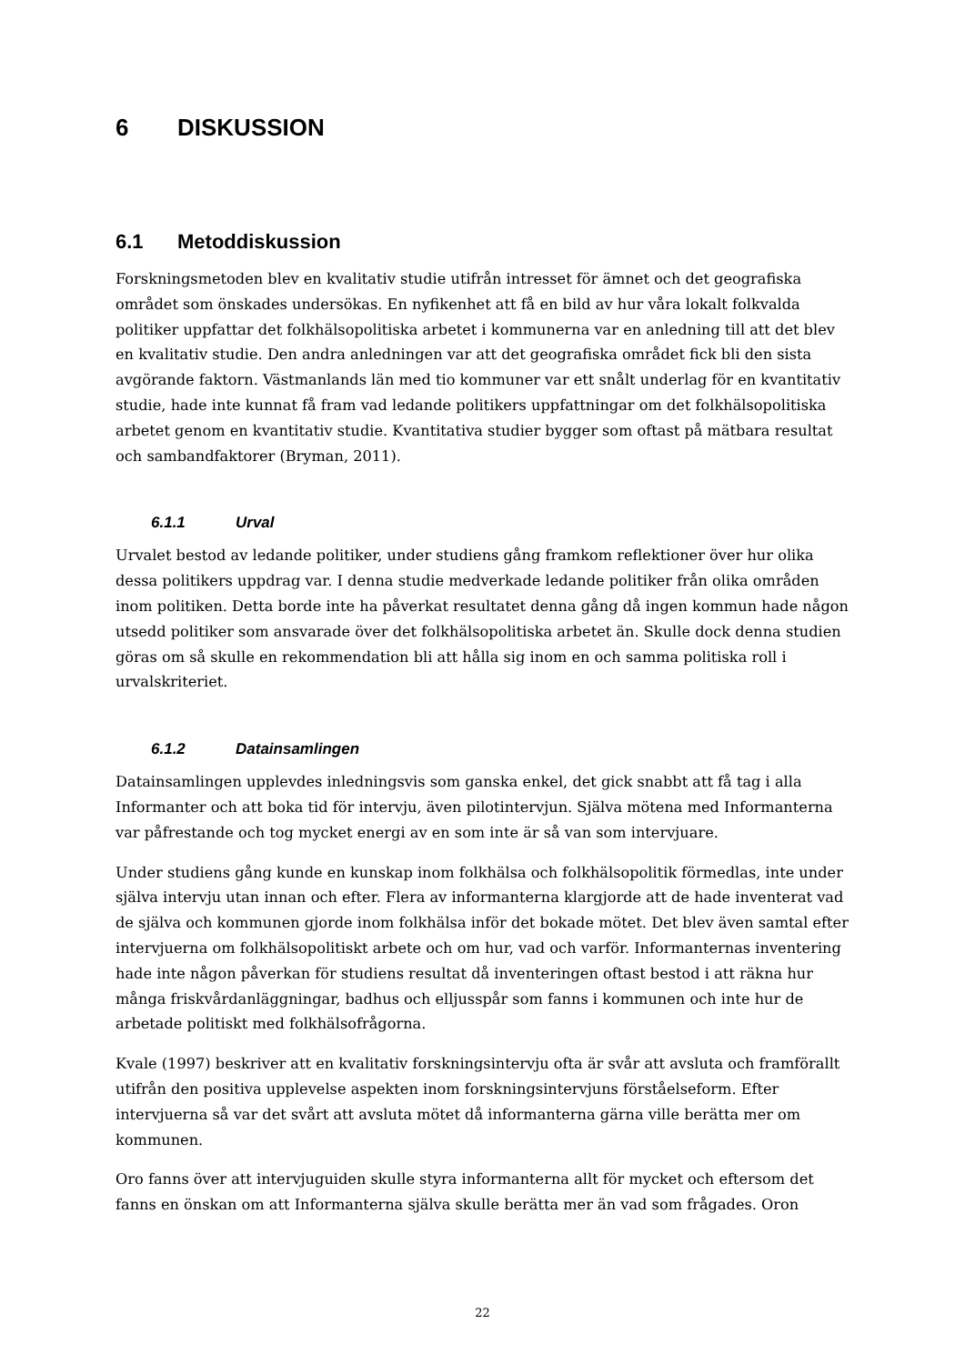6 DISKUSSION
6.1 Metoddiskussion
Forskningsmetoden blev en kvalitativ studie utifrån intresset för ämnet och det geografiska området som önskades undersökas. En nyfikenhet att få en bild av hur våra lokalt folkvalda politiker uppfattar det folkhälsopolitiska arbetet i kommunerna var en anledning till att det blev en kvalitativ studie. Den andra anledningen var att det geografiska området fick bli den sista avgörande faktorn. Västmanlands län med tio kommuner var ett snålt underlag för en kvantitativ studie, hade inte kunnat få fram vad ledande politikers uppfattningar om det folkhälsopolitiska arbetet genom en kvantitativ studie. Kvantitativa studier bygger som oftast på mätbara resultat och sambandfaktorer (Bryman, 2011).
6.1.1 Urval
Urvalet bestod av ledande politiker, under studiens gång framkom reflektioner över hur olika dessa politikers uppdrag var. I denna studie medverkade ledande politiker från olika områden inom politiken. Detta borde inte ha påverkat resultatet denna gång då ingen kommun hade någon utsedd politiker som ansvarade över det folkhälsopolitiska arbetet än. Skulle dock denna studien göras om så skulle en rekommendation bli att hålla sig inom en och samma politiska roll i urvalskriteriet.
6.1.2 Datainsamlingen
Datainsamlingen upplevdes inledningsvis som ganska enkel, det gick snabbt att få tag i alla Informanter och att boka tid för intervju, även pilotintervjun. Själva mötena med Informanterna var påfrestande och tog mycket energi av en som inte är så van som intervjuare.
Under studiens gång kunde en kunskap inom folkhälsa och folkhälsopolitik förmedlas, inte under själva intervju utan innan och efter. Flera av informanterna klargjorde att de hade inventerat vad de själva och kommunen gjorde inom folkhälsa inför det bokade mötet. Det blev även samtal efter intervjuerna om folkhälsopolitiskt arbete och om hur, vad och varför. Informanternas inventering hade inte någon påverkan för studiens resultat då inventeringen oftast bestod i att räkna hur många friskvårdanläggningar, badhus och elljusspår som fanns i kommunen och inte hur de arbetade politiskt med folkhälsofrågorna.
Kvale (1997) beskriver att en kvalitativ forskningsintervju ofta är svår att avsluta och framförallt utifrån den positiva upplevelse aspekten inom forskningsintervjuns förståelseform. Efter intervjuerna så var det svårt att avsluta mötet då informanterna gärna ville berätta mer om kommunen.
Oro fanns över att intervjuguiden skulle styra informanterna allt för mycket och eftersom det fanns en önskan om att Informanterna själva skulle berätta mer än vad som frågades. Oron
22